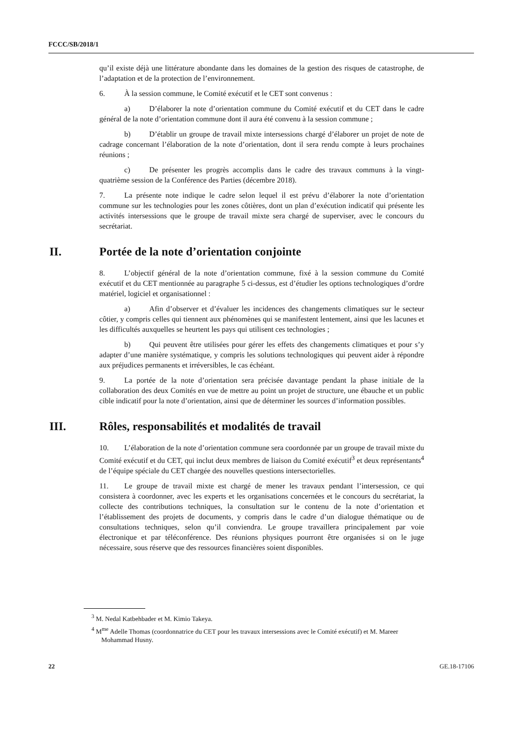FCCC/SB/2018/1
qu’il existe déjà une littérature abondante dans les domaines de la gestion des risques de catastrophe, de l’adaptation et de la protection de l’environnement.
6. À la session commune, le Comité exécutif et le CET sont convenus :
a) D’élaborer la note d’orientation commune du Comité exécutif et du CET dans le cadre général de la note d’orientation commune dont il aura été convenu à la session commune ;
b) D’établir un groupe de travail mixte intersessions chargé d’élaborer un projet de note de cadrage concernant l’élaboration de la note d’orientation, dont il sera rendu compte à leurs prochaines réunions ;
c) De présenter les progrès accomplis dans le cadre des travaux communs à la vingt-quatrième session de la Conférence des Parties (décembre 2018).
7. La présente note indique le cadre selon lequel il est prévu d’élaborer la note d’orientation commune sur les technologies pour les zones côtières, dont un plan d’exécution indicatif qui présente les activités intersessions que le groupe de travail mixte sera chargé de superviser, avec le concours du secrétariat.
II. Portée de la note d’orientation conjointe
8. L’objectif général de la note d’orientation commune, fixé à la session commune du Comité exécutif et du CET mentionnée au paragraphe 5 ci-dessus, est d’étudier les options technologiques d’ordre matériel, logiciel et organisationnel :
a) Afin d’observer et d’évaluer les incidences des changements climatiques sur le secteur côtier, y compris celles qui tiennent aux phénomènes qui se manifestent lentement, ainsi que les lacunes et les difficultés auxquelles se heurtent les pays qui utilisent ces technologies ;
b) Qui peuvent être utilisées pour gérer les effets des changements climatiques et pour s’y adapter d’une manière systématique, y compris les solutions technologiques qui peuvent aider à répondre aux préjudices permanents et irréversibles, le cas échéant.
9. La portée de la note d’orientation sera précisée davantage pendant la phase initiale de la collaboration des deux Comités en vue de mettre au point un projet de structure, une ébauche et un public cible indicatif pour la note d’orientation, ainsi que de déterminer les sources d’information possibles.
III. Rôles, responsabilités et modalités de travail
10. L’élaboration de la note d’orientation commune sera coordonnée par un groupe de travail mixte du Comité exécutif et du CET, qui inclut deux membres de liaison du Comité exécutif<sup>3</sup> et deux représentants<sup>4</sup> de l’équipe spéciale du CET chargée des nouvelles questions intersectorielles.
11. Le groupe de travail mixte est chargé de mener les travaux pendant l’intersession, ce qui consistera à coordonner, avec les experts et les organisations concernées et le concours du secrétariat, la collecte des contributions techniques, la consultation sur le contenu de la note d’orientation et l’établissement des projets de documents, y compris dans le cadre d’un dialogue thématique ou de consultations techniques, selon qu’il conviendra. Le groupe travaillera principalement par voie électronique et par téléconférence. Des réunions physiques pourront être organisées si on le juge nécessaire, sous réserve que des ressources financières soient disponibles.
<sup>3</sup> M. Nedal Katbehbader et M. Kimio Takeya.
<sup>4</sup> M<sup>me</sup> Adelle Thomas (coordonnatrice du CET pour les travaux intersessions avec le Comité exécutif) et M. Mareer Mohammad Husny.
22 GE.18-17106